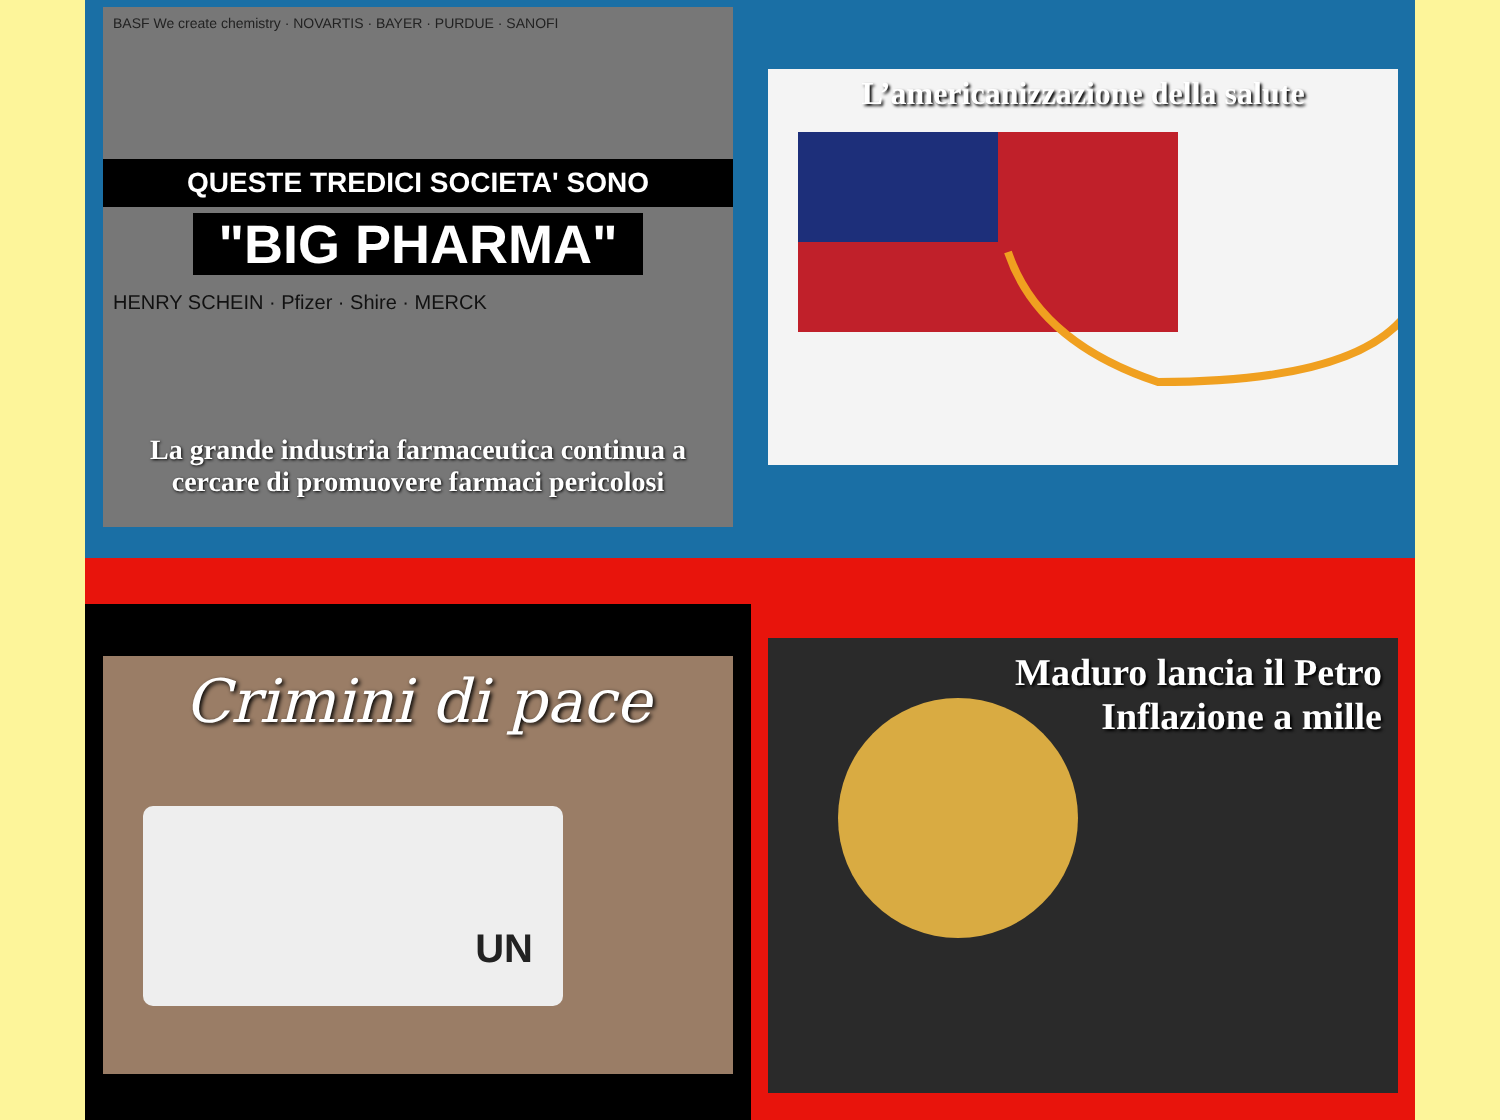BASF We create chemistry · NOVARTIS · BAYER · PURDUE · SANOFI
QUESTE TREDICI SOCIETA' SONO
"BIG PHARMA"
HENRY SCHEIN · Pfizer · Shire · MERCK
La grande industria farmaceutica continua a cercare di promuovere farmaci pericolosi
L’americanizzazione della salute
Crimini di pace
UN
Maduro lancia il Petro
Inflazione a mille